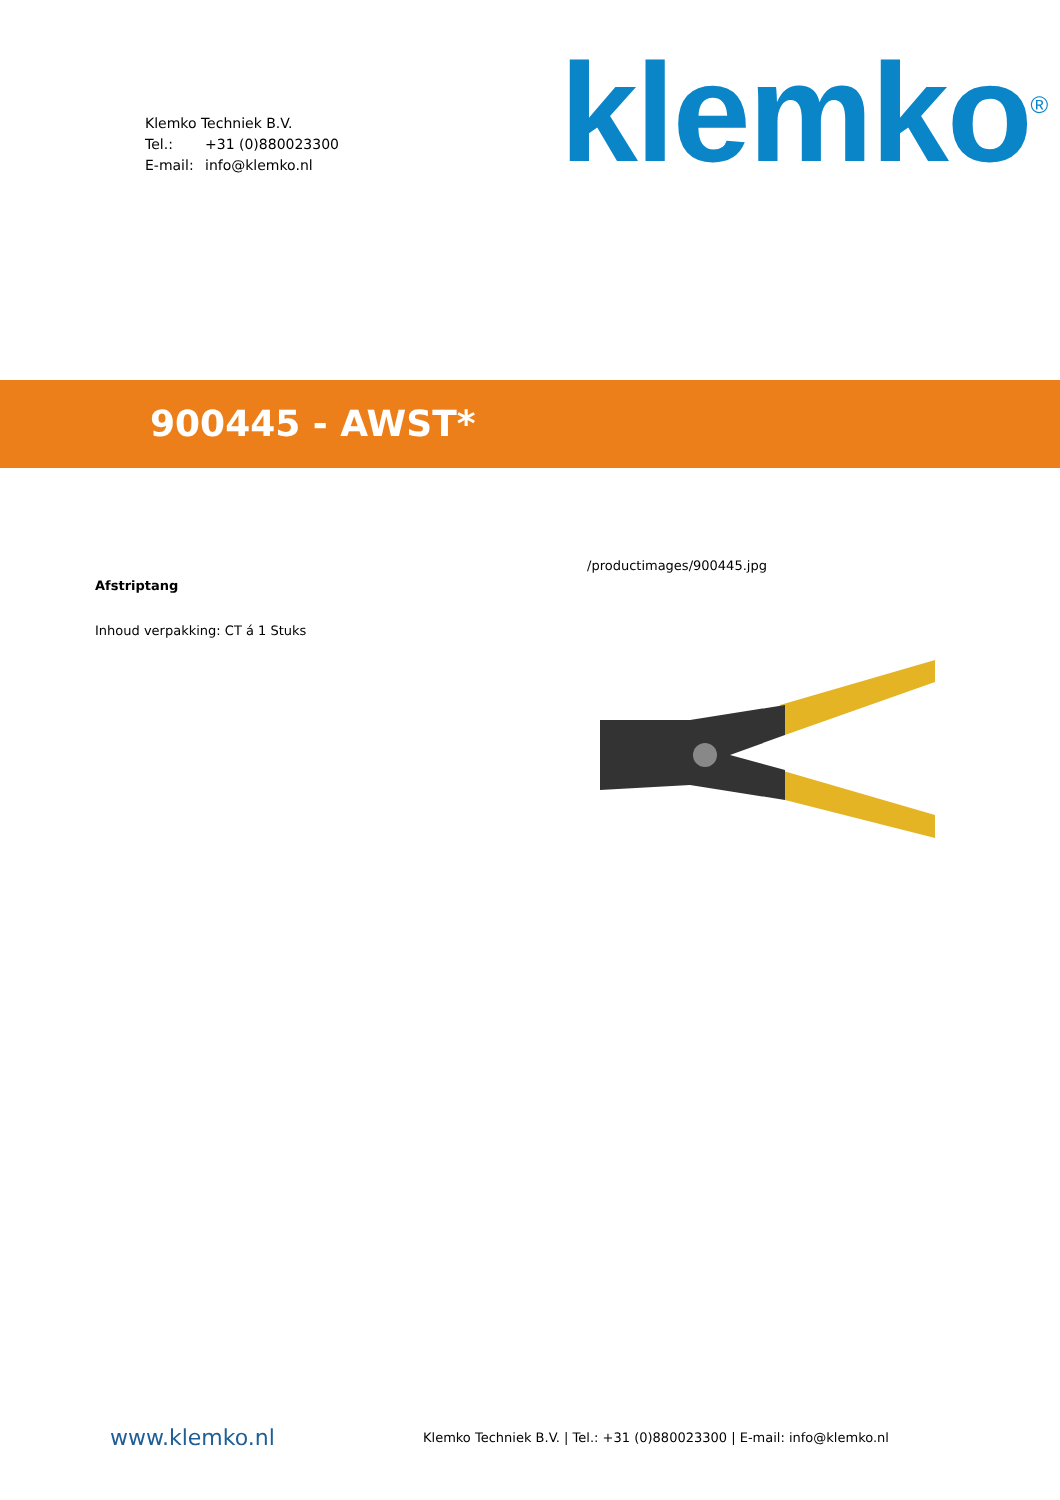Klemko Techniek B.V.
Tel.: +31 (0)880023300
E-mail: info@klemko.nl
klemko<sup>®</sup>
900445 - AWST*
Afstriptang
Inhoud verpakking: CT á 1 Stuks
/productimages/900445.jpg
www.klemko.nl
Klemko Techniek B.V. | Tel.: +31 (0)880023300 | E-mail: info@klemko.nl